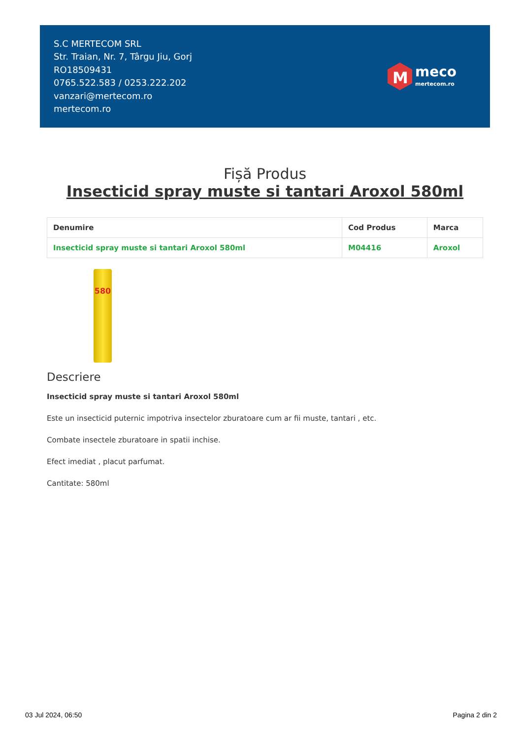S.C MERTECOM SRL
Str. Traian, Nr. 7, Târgu Jiu, Gorj
RO18509431
0765.522.583 / 0253.222.202
vanzari@mertecom.ro
mertecom.ro
M
meco
mertecom.ro
Fișă Produs
Insecticid spray muste si tantari Aroxol 580ml
| Denumire | Cod Produs | Marca |
| --- | --- | --- |
| Insecticid spray muste si tantari Aroxol 580ml | M04416 | Aroxol |
580
Descriere
Insecticid spray muste si tantari Aroxol 580ml
Este un insecticid puternic impotriva insectelor zburatoare cum ar fii muste, tantari , etc.
Combate insectele zburatoare in spatii inchise.
Efect imediat , placut parfumat.
Cantitate: 580ml
03 Jul 2024, 06:50 Pagina 2 din 2